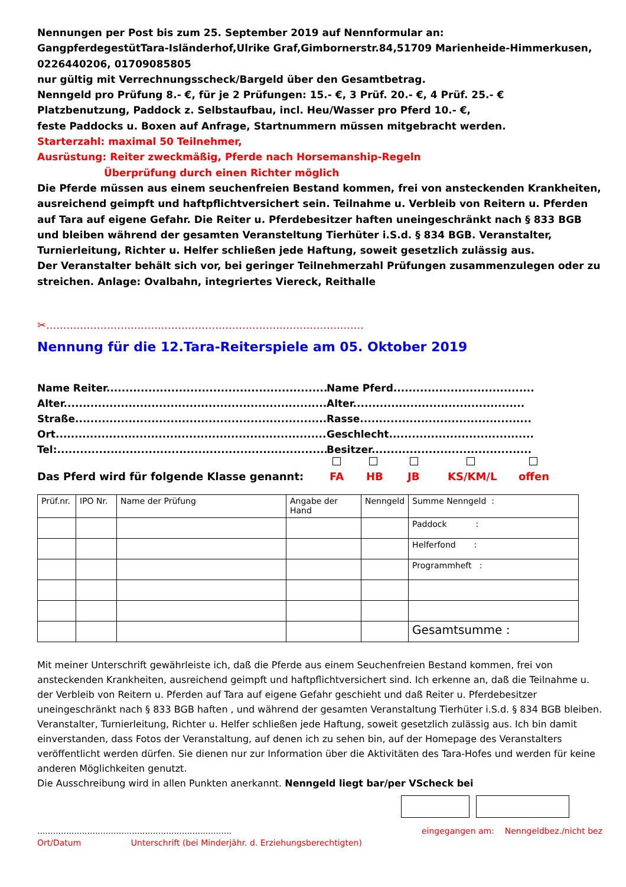Nennungen per Post bis zum 25. September 2019 auf Nennformular an:
GangpferdegestütTara-Isländerhof,Ulrike Graf,Gimbornerstr.84,51709 Marienheide-Himmerkusen, 0226440206, 01709085805
nur gültig mit Verrechnungsscheck/Bargeld über den Gesamtbetrag.
Nenngeld pro Prüfung 8.- €, für je 2 Prüfungen: 15.- €, 3 Prüf. 20.- €, 4 Prüf. 25.- €
Platzbenutzung, Paddock z. Selbstaufbau, incl. Heu/Wasser pro Pferd 10.- €,
feste Paddocks u. Boxen auf Anfrage, Startnummern müssen mitgebracht werden.
Starterzahl: maximal 50 Teilnehmer,
Ausrüstung: Reiter zweckmäßig, Pferde nach Horsemanship-Regeln
Überprüfung durch einen Richter möglich
Die Pferde müssen aus einem seuchenfreien Bestand kommen, frei von ansteckenden Krankheiten, ausreichend geimpft und haftpflichtversichert sein. Teilnahme u. Verbleib von Reitern u. Pferden auf Tara auf eigene Gefahr. Die Reiter u. Pferdebesitzer haften uneingeschränkt nach § 833 BGB und bleiben während der gesamten Veransteltung Tierhüter i.S.d. § 834 BGB. Veranstalter, Turnierleitung, Richter u. Helfer schließen jede Haftung, soweit gesetzlich zulässig aus.
Der Veranstalter behält sich vor, bei geringer Teilnehmerzahl Prüfungen zusammenzulegen oder zu streichen. Anlage: Ovalbahn, integriertes Viereck, Reithalle
✂..............................................................................................
Nennung für die 12.Tara-Reiterspiele am 05. Oktober 2019
Name Reiter............................................................... Name Pferd......................................
Alter.......................................................................... Alter.............................................
Straße......................................................................... Rasse.............................................
Ort........................................................................... Geschlecht......................................
Tel:........................................................................... Besitzer..........................................
Das Pferd wird für folgende Klasse genannt: FA HB JB KS/KM/L offen
| Prüf.nr. | IPO Nr. | Name der Prüfung | Angabe der Hand | Nenngeld | Summe Nenngeld : |
| | | | | | Paddock : |
| | | | | | Helferfond : |
| | | | | | Programmheft : |
| | | | | | Gesamtsumme : |
Mit meiner Unterschrift gewährleiste ich, daß die Pferde aus einem Seuchenfreien Bestand kommen, frei von ansteckenden Krankheiten, ausreichend geimpft und haftpflichtversichert sind. Ich erkenne an, daß die Teilnahme u. der Verbleib von Reitern u. Pferden auf Tara auf eigene Gefahr geschieht und daß Reiter u. Pferdebesitzer uneingeschränkt nach § 833 BGB haften , und während der gesamten Veranstaltung Tierhüter i.S.d. § 834 BGB bleiben. Veranstalter, Turnierleitung, Richter u. Helfer schließen jede Haftung, soweit gesetzlich zulässig aus. Ich bin damit einverstanden, dass Fotos der Veranstaltung, auf denen ich zu sehen bin, auf der Homepage des Veranstalters veröffentlicht werden dürfen. Sie dienen nur zur Information über die Aktivitäten des Tara-Hofes und werden für keine anderen Möglichkeiten genutzt.
Die Ausschreibung wird in allen Punkten anerkannt. Nenngeld liegt bar/per VScheck bei
.......................................................................... eingegangen am: Nenngeldbez./nicht bez
Ort/Datum Unterschrift (bei Minderjähr. d. Erziehungsberechtigten)